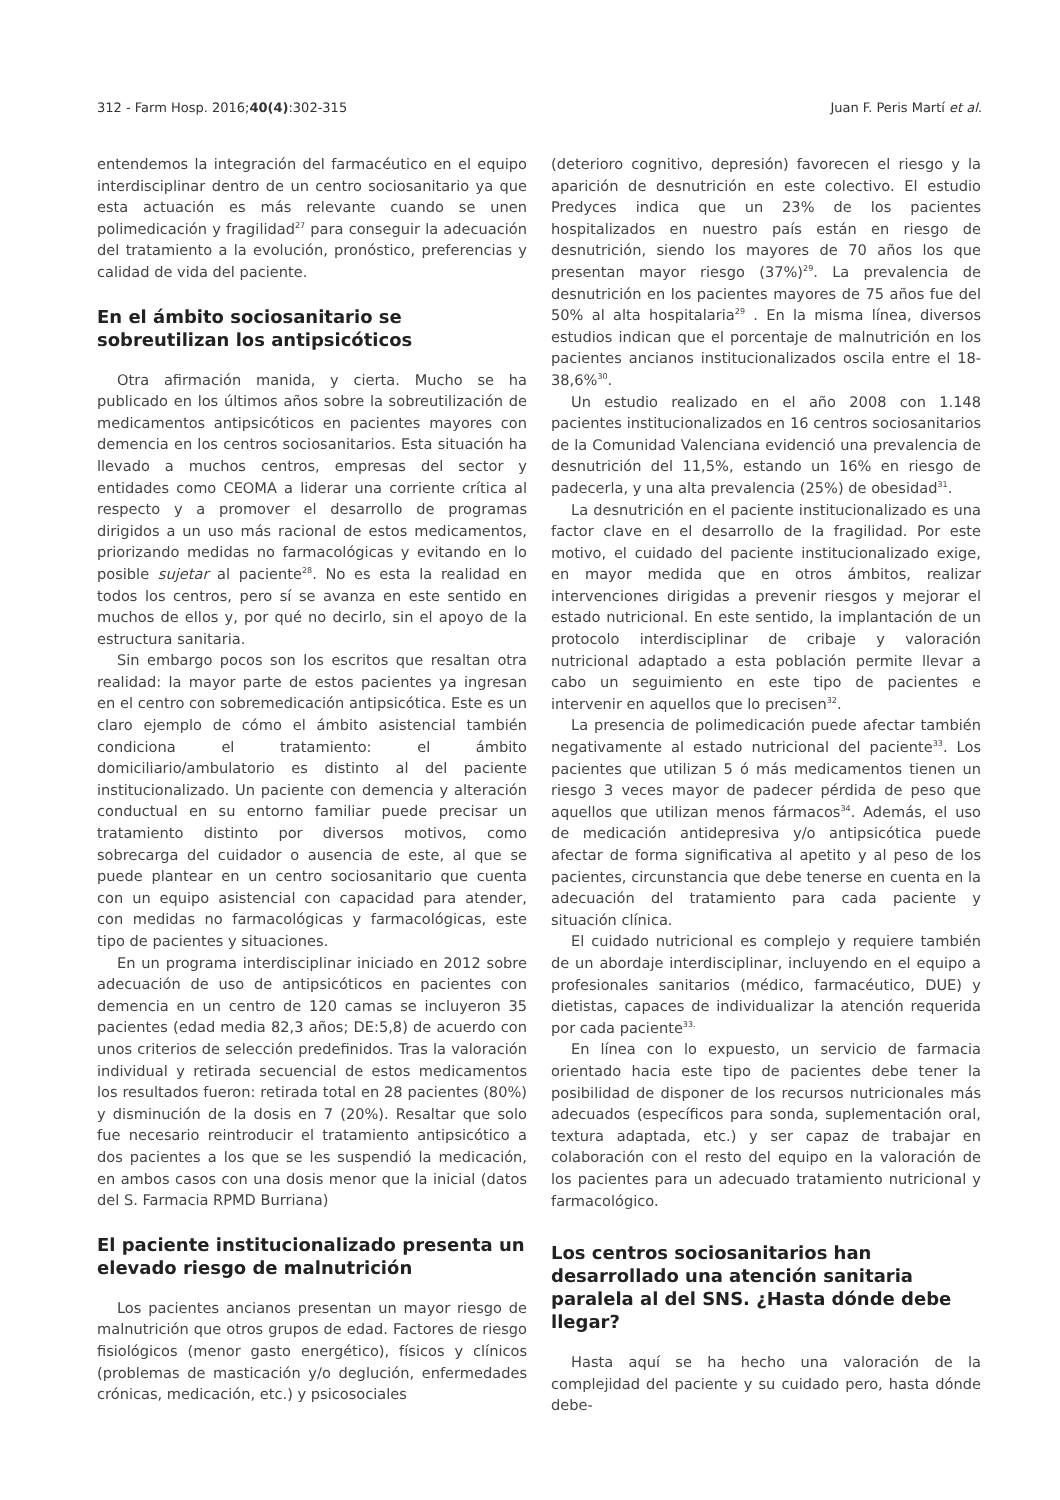312 - Farm Hosp. 2016;40(4):302-315 Juan F. Peris Martí et al.
entendemos la integración del farmacéutico en el equipo interdisciplinar dentro de un centro sociosanitario ya que esta actuación es más relevante cuando se unen polimedicación y fragilidad<sup>27</sup> para conseguir la adecuación del tratamiento a la evolución, pronóstico, preferencias y calidad de vida del paciente.
En el ámbito sociosanitario se sobreutilizan los antipsicóticos
Otra afirmación manida, y cierta. Mucho se ha publicado en los últimos años sobre la sobreutilización de medicamentos antipsicóticos en pacientes mayores con demencia en los centros sociosanitarios. Esta situación ha llevado a muchos centros, empresas del sector y entidades como CEOMA a liderar una corriente crítica al respecto y a promover el desarrollo de programas dirigidos a un uso más racional de estos medicamentos, priorizando medidas no farmacológicas y evitando en lo posible sujetar al paciente<sup>28</sup>. No es esta la realidad en todos los centros, pero sí se avanza en este sentido en muchos de ellos y, por qué no decirlo, sin el apoyo de la estructura sanitaria.
Sin embargo pocos son los escritos que resaltan otra realidad: la mayor parte de estos pacientes ya ingresan en el centro con sobremedicación antipsicótica. Este es un claro ejemplo de cómo el ámbito asistencial también condiciona el tratamiento: el ámbito domiciliario/ambulatorio es distinto al del paciente institucionalizado. Un paciente con demencia y alteración conductual en su entorno familiar puede precisar un tratamiento distinto por diversos motivos, como sobrecarga del cuidador o ausencia de este, al que se puede plantear en un centro sociosanitario que cuenta con un equipo asistencial con capacidad para atender, con medidas no farmacológicas y farmacológicas, este tipo de pacientes y situaciones.
En un programa interdisciplinar iniciado en 2012 sobre adecuación de uso de antipsicóticos en pacientes con demencia en un centro de 120 camas se incluyeron 35 pacientes (edad media 82,3 años; DE:5,8) de acuerdo con unos criterios de selección predefinidos. Tras la valoración individual y retirada secuencial de estos medicamentos los resultados fueron: retirada total en 28 pacientes (80%) y disminución de la dosis en 7 (20%). Resaltar que solo fue necesario reintroducir el tratamiento antipsicótico a dos pacientes a los que se les suspendió la medicación, en ambos casos con una dosis menor que la inicial (datos del S. Farmacia RPMD Burriana)
El paciente institucionalizado presenta un elevado riesgo de malnutrición
Los pacientes ancianos presentan un mayor riesgo de malnutrición que otros grupos de edad. Factores de riesgo fisiológicos (menor gasto energético), físicos y clínicos (problemas de masticación y/o deglución, enfermedades crónicas, medicación, etc.) y psicosociales
(deterioro cognitivo, depresión) favorecen el riesgo y la aparición de desnutrición en este colectivo. El estudio Predyces indica que un 23% de los pacientes hospitalizados en nuestro país están en riesgo de desnutrición, siendo los mayores de 70 años los que presentan mayor riesgo (37%)<sup>29</sup>. La prevalencia de desnutrición en los pacientes mayores de 75 años fue del 50% al alta hospitalaria<sup>29</sup> . En la misma línea, diversos estudios indican que el porcentaje de malnutrición en los pacientes ancianos institucionalizados oscila entre el 18-38,6%<sup>30</sup>.
Un estudio realizado en el año 2008 con 1.148 pacientes institucionalizados en 16 centros sociosanitarios de la Comunidad Valenciana evidenció una prevalencia de desnutrición del 11,5%, estando un 16% en riesgo de padecerla, y una alta prevalencia (25%) de obesidad<sup>31</sup>.
La desnutrición en el paciente institucionalizado es una factor clave en el desarrollo de la fragilidad. Por este motivo, el cuidado del paciente institucionalizado exige, en mayor medida que en otros ámbitos, realizar intervenciones dirigidas a prevenir riesgos y mejorar el estado nutricional. En este sentido, la implantación de un protocolo interdisciplinar de cribaje y valoración nutricional adaptado a esta población permite llevar a cabo un seguimiento en este tipo de pacientes e intervenir en aquellos que lo precisen<sup>32</sup>.
La presencia de polimedicación puede afectar también negativamente al estado nutricional del paciente<sup>33</sup>. Los pacientes que utilizan 5 ó más medicamentos tienen un riesgo 3 veces mayor de padecer pérdida de peso que aquellos que utilizan menos fármacos<sup>34</sup>. Además, el uso de medicación antidepresiva y/o antipsicótica puede afectar de forma significativa al apetito y al peso de los pacientes, circunstancia que debe tenerse en cuenta en la adecuación del tratamiento para cada paciente y situación clínica.
El cuidado nutricional es complejo y requiere también de un abordaje interdisciplinar, incluyendo en el equipo a profesionales sanitarios (médico, farmacéutico, DUE) y dietistas, capaces de individualizar la atención requerida por cada paciente<sup>33.</sup>
En línea con lo expuesto, un servicio de farmacia orientado hacia este tipo de pacientes debe tener la posibilidad de disponer de los recursos nutricionales más adecuados (específicos para sonda, suplementación oral, textura adaptada, etc.) y ser capaz de trabajar en colaboración con el resto del equipo en la valoración de los pacientes para un adecuado tratamiento nutricional y farmacológico.
Los centros sociosanitarios han desarrollado una atención sanitaria paralela al del SNS. ¿Hasta dónde debe llegar?
Hasta aquí se ha hecho una valoración de la complejidad del paciente y su cuidado pero, hasta dónde debe-